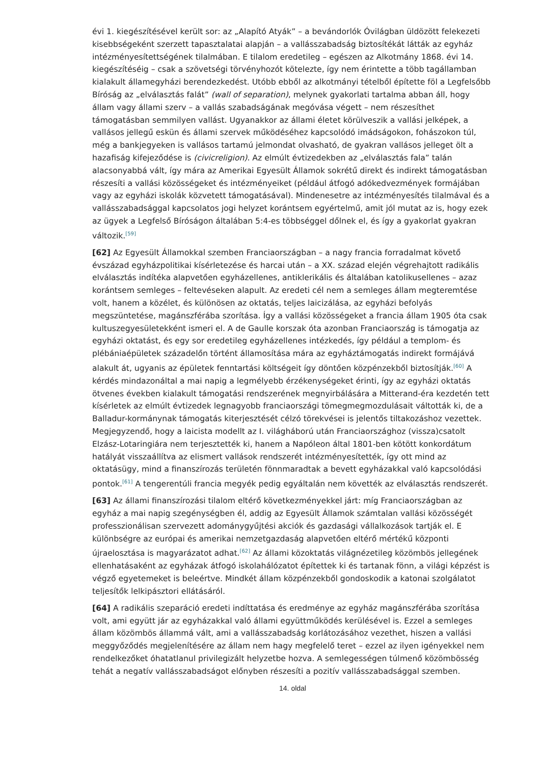évi 1. kiegészítésével került sor: az „Alapító Atyák” – a bevándorlók Óvilágban üldözött felekezeti kisebbségeként szerzett tapasztalatai alapján – a vallásszabadság biztosítékát látták az egyház intézményesítettségének tilalmában. E tilalom eredetileg – egészen az Alkotmány 1868. évi 14. kiegészítéséig – csak a szövetségi törvényhozót kötelezte, így nem érintette a több tagállamban kialakult államegyházi berendezkedést. Utóbb ebből az alkotmányi tételből építette föl a Legfelsőbb Bíróság az „elválasztás falát” (wall of separation), melynek gyakorlati tartalma abban áll, hogy állam vagy állami szerv – a vallás szabadságának megóvása végett – nem részesíthet támogatásban semmilyen vallást. Ugyanakkor az állami életet körülveszik a vallási jelképek, a vallásos jellegű eskün és állami szervek működéséhez kapcsolódó imádságokon, fohászokon túl, még a bankjegyeken is vallásos tartamú jelmondat olvasható, de gyakran vallásos jelleget ölt a hazafiság kifejeződése is (civicreligion). Az elmúlt évtizedekben az „elválasztás fala” talán alacsonyabbá vált, így mára az Amerikai Egyesült Államok sokrétű direkt és indirekt támogatásban részesíti a vallási közösségeket és intézményeiket (például átfogó adókedvezmények formájában vagy az egyházi iskolák közvetett támogatásával). Mindenesetre az intézményesítés tilalmával és a vallásszabadsággal kapcsolatos jogi helyzet korántsem egyértelmű, amit jól mutat az is, hogy ezek az ügyek a Legfelső Bíróságon általában 5:4-es többséggel dőlnek el, és így a gyakorlat gyakran változik.<sup>[59]</sup>
[62] Az Egyesült Államokkal szemben Franciaországban – a nagy francia forradalmat követő évszázad egyházpolitikai kísérletezése és harcai után – a XX. század elején végrehajtott radikális elválasztás indítéka alapvetően egyházellenes, antiklerikális és általában katolikusellenes – azaz korántsem semleges – feltevéseken alapult. Az eredeti cél nem a semleges állam megteremtése volt, hanem a közélet, és különösen az oktatás, teljes laicizálása, az egyházi befolyás megszüntetése, magánszférába szorítása. Így a vallási közösségeket a francia állam 1905 óta csak kultuszegyesületekként ismeri el. A de Gaulle korszak óta azonban Franciaország is támogatja az egyházi oktatást, és egy sor eredetileg egyházellenes intézkedés, így például a templom- és plébániaépületek századelőn történt államosítása mára az egyháztámogatás indirekt formájává alakult át, ugyanis az épületek fenntartási költségeit így döntően közpénzekből biztosítják.<sup>[60]</sup> A kérdés mindazonáltal a mai napig a legmélyebb érzékenységeket érinti, így az egyházi oktatás ötvenes években kialakult támogatási rendszerének megnyirbálására a Mitterand-éra kezdetén tett kísérletek az elmúlt évtizedek legnagyobb franciaországi tömegmegmozdulásait váltották ki, de a Balladur-kormánynak támogatás kiterjesztését célzó törekvései is jelentős tiltakozáshoz vezettek. Megjegyzendő, hogy a laicista modellt az I. világháború után Franciaországhoz (vissza)csatolt Elzász-Lotaringiára nem terjesztették ki, hanem a Napóleon által 1801-ben kötött konkordátum hatályát visszaállítva az elismert vallások rendszerét intézményesítették, így ott mind az oktatásügy, mind a finanszírozás területén fönnmaradtak a bevett egyházakkal való kapcsolódási pontok.<sup>[61]</sup> A tengerentúli francia megyék pedig egyáltalán nem követték az elválasztás rendszerét.
[63] Az állami finanszírozási tilalom eltérő következményekkel járt: míg Franciaországban az egyház a mai napig szegénységben él, addig az Egyesült Államok számtalan vallási közösségét professzionálisan szervezett adománygyűjtési akciók és gazdasági vállalkozások tartják el. E különbségre az európai és amerikai nemzetgazdaság alapvetően eltérő mértékű központi újraelosztása is magyarázatot adhat.<sup>[62]</sup> Az állami közoktatás világnézetileg közömbös jellegének ellenhatásaként az egyházak átfogó iskolahálózatot építettek ki és tartanak fönn, a világi képzést is végző egyetemeket is beleértve. Mindkét állam közpénzekből gondoskodik a katonai szolgálatot teljesítők lelkipásztori ellátásáról.
[64] A radikális szeparáció eredeti indíttatása és eredménye az egyház magánszférába szorítása volt, ami együtt jár az egyházakkal való állami együttműködés kerülésével is. Ezzel a semleges állam közömbös állammá vált, ami a vallásszabadság korlátozásához vezethet, hiszen a vallási meggyőződés megjelenítésére az állam nem hagy megfelelő teret – ezzel az ilyen igényekkel nem rendelkezőket óhatatlanul privilegizált helyzetbe hozva. A semlegességen túlmenő közömbösség tehát a negatív vallásszabadságot előnyben részesíti a pozitív vallásszabadsággal szemben.
14. oldal